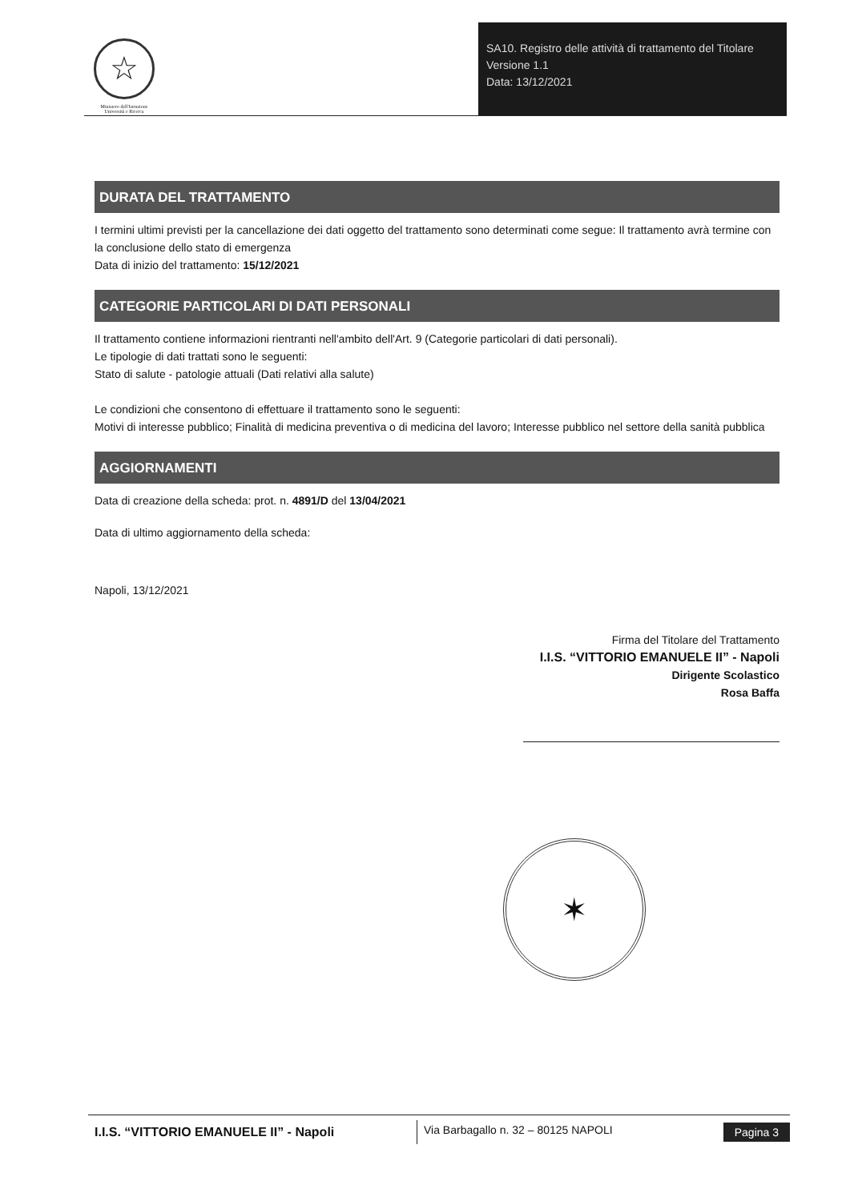☆
Ministero dell'Istruzione
Università e Ricerca
SA10. Registro delle attività di trattamento del Titolare
Versione 1.1
Data: 13/12/2021
DURATA DEL TRATTAMENTO
I termini ultimi previsti per la cancellazione dei dati oggetto del trattamento sono determinati come segue: Il trattamento avrà termine con la conclusione dello stato di emergenza
Data di inizio del trattamento: 15/12/2021
CATEGORIE PARTICOLARI DI DATI PERSONALI
Il trattamento contiene informazioni rientranti nell'ambito dell'Art. 9 (Categorie particolari di dati personali).
Le tipologie di dati trattati sono le seguenti:
Stato di salute - patologie attuali (Dati relativi alla salute)
Le condizioni che consentono di effettuare il trattamento sono le seguenti:
Motivi di interesse pubblico; Finalità di medicina preventiva o di medicina del lavoro; Interesse pubblico nel settore della sanità pubblica
AGGIORNAMENTI
Data di creazione della scheda: prot. n. 4891/D del 13/04/2021
Data di ultimo aggiornamento della scheda:
Napoli, 13/12/2021
Firma del Titolare del Trattamento
I.I.S. “VITTORIO EMANUELE II” - Napoli
Dirigente Scolastico
Rosa Baffa
✶
I.I.S. “VITTORIO EMANUELE II” - Napoli
Via Barbagallo n. 32 – 80125 NAPOLI
Pagina 3